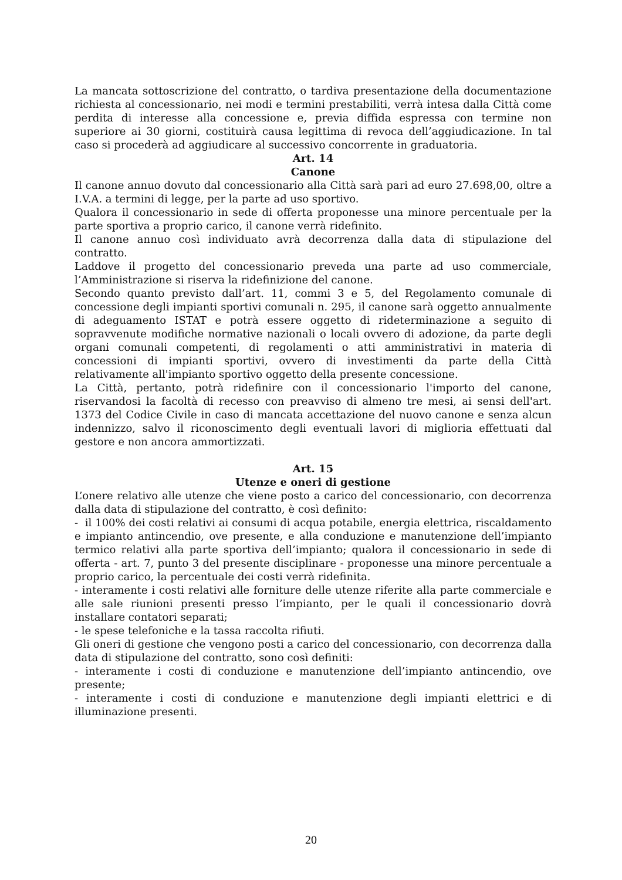La mancata sottoscrizione del contratto, o tardiva presentazione della documentazione richiesta al concessionario, nei modi e termini prestabiliti, verrà intesa dalla Città come perdita di interesse alla concessione e, previa diffida espressa con termine non superiore ai 30 giorni, costituirà causa legittima di revoca dell’aggiudicazione. In tal caso si procederà ad aggiudicare al successivo concorrente in graduatoria.
Art. 14
Canone
Il canone annuo dovuto dal concessionario alla Città sarà pari ad euro 27.698,00, oltre a I.V.A. a termini di legge, per la parte ad uso sportivo.
Qualora il concessionario in sede di offerta proponesse una minore percentuale per la parte sportiva a proprio carico, il canone verrà ridefinito.
Il canone annuo così individuato avrà decorrenza dalla data di stipulazione del contratto.
Laddove il progetto del concessionario preveda una parte ad uso commerciale, l’Amministrazione si riserva la ridefinizione del canone.
Secondo quanto previsto dall’art. 11, commi 3 e 5, del Regolamento comunale di concessione degli impianti sportivi comunali n. 295, il canone sarà oggetto annualmente di adeguamento ISTAT e potrà essere oggetto di rideterminazione a seguito di sopravvenute modifiche normative nazionali o locali ovvero di adozione, da parte degli organi comunali competenti, di regolamenti o atti amministrativi in materia di concessioni di impianti sportivi, ovvero di investimenti da parte della Città relativamente all'impianto sportivo oggetto della presente concessione.
La Città, pertanto, potrà ridefinire con il concessionario l'importo del canone, riservandosi la facoltà di recesso con preavviso di almeno tre mesi, ai sensi dell'art. 1373 del Codice Civile in caso di mancata accettazione del nuovo canone e senza alcun indennizzo, salvo il riconoscimento degli eventuali lavori di miglioria effettuati dal gestore e non ancora ammortizzati.
Art. 15
Utenze e oneri di gestione
L’onere relativo alle utenze che viene posto a carico del concessionario, con decorrenza dalla data di stipulazione del contratto, è così definito:
- il 100% dei costi relativi ai consumi di acqua potabile, energia elettrica, riscaldamento e impianto antincendio, ove presente, e alla conduzione e manutenzione dell’impianto termico relativi alla parte sportiva dell’impianto; qualora il concessionario in sede di offerta - art. 7, punto 3 del presente disciplinare - proponesse una minore percentuale a proprio carico, la percentuale dei costi verrà ridefinita.
- interamente i costi relativi alle forniture delle utenze riferite alla parte commerciale e alle sale riunioni presenti presso l’impianto, per le quali il concessionario dovrà installare contatori separati;
- le spese telefoniche e la tassa raccolta rifiuti.
Gli oneri di gestione che vengono posti a carico del concessionario, con decorrenza dalla data di stipulazione del contratto, sono così definiti:
- interamente i costi di conduzione e manutenzione dell’impianto antincendio, ove presente;
- interamente i costi di conduzione e manutenzione degli impianti elettrici e di illuminazione presenti.
20